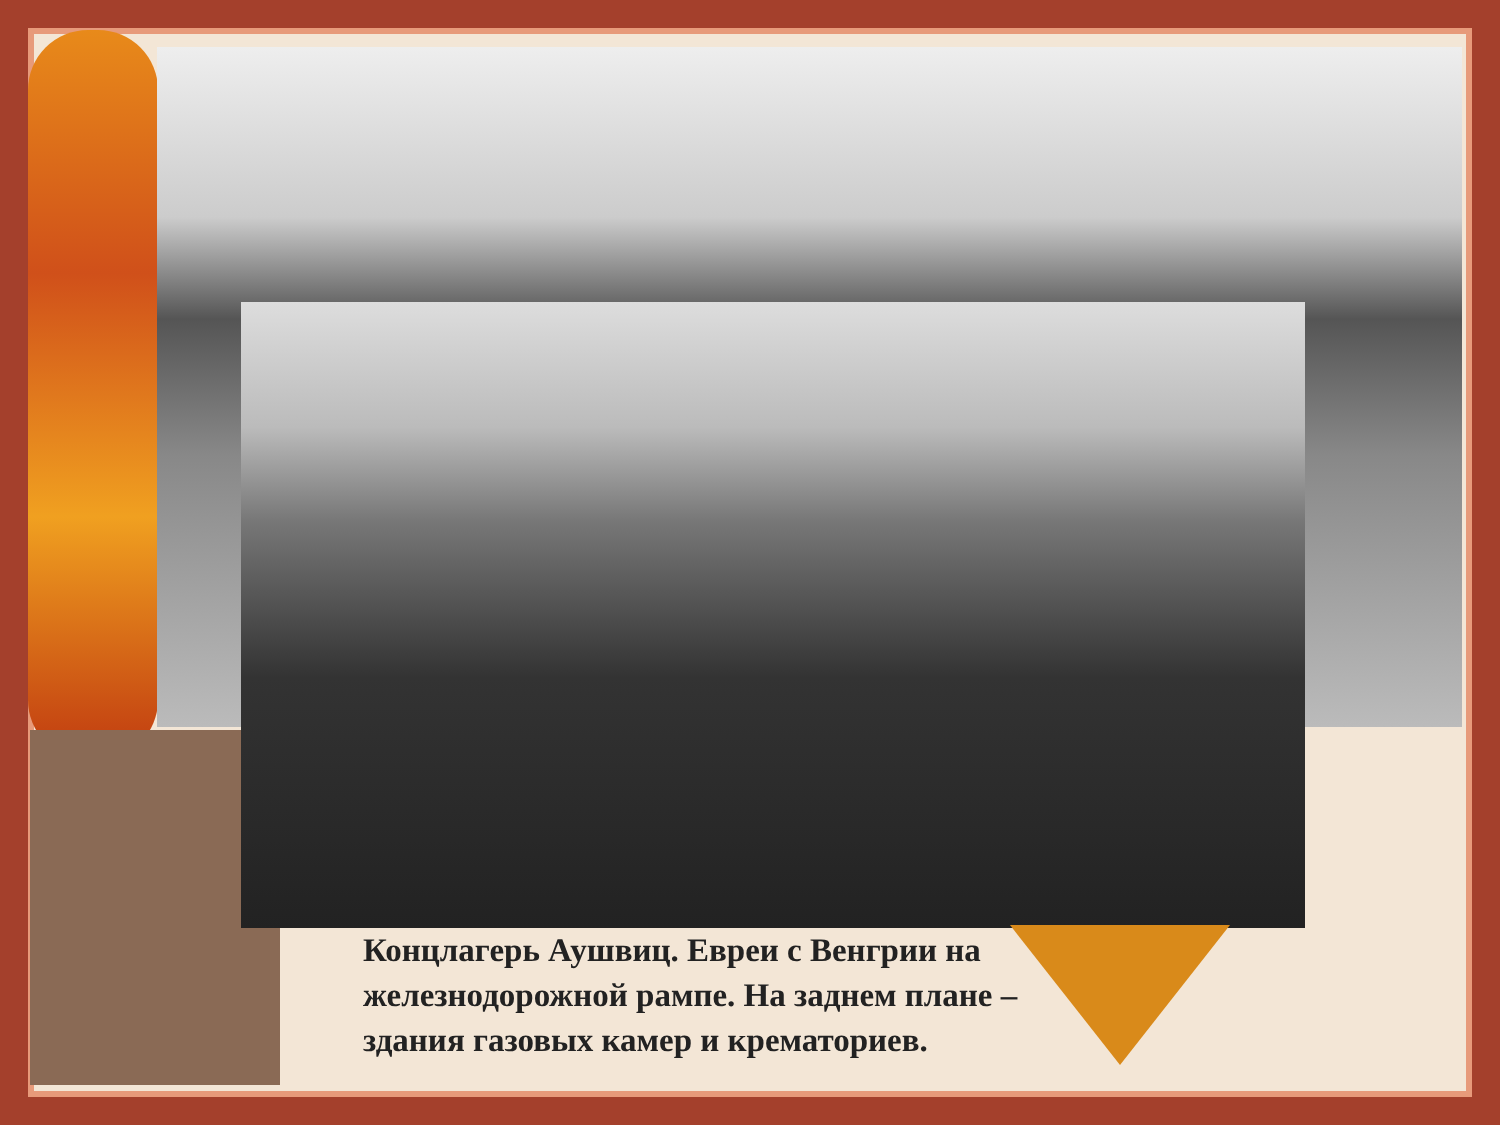Концлагерь Аушвиц. Евреи с Венгрии на железнодорожной рампе. На заднем плане – здания газовых камер и крематориев.